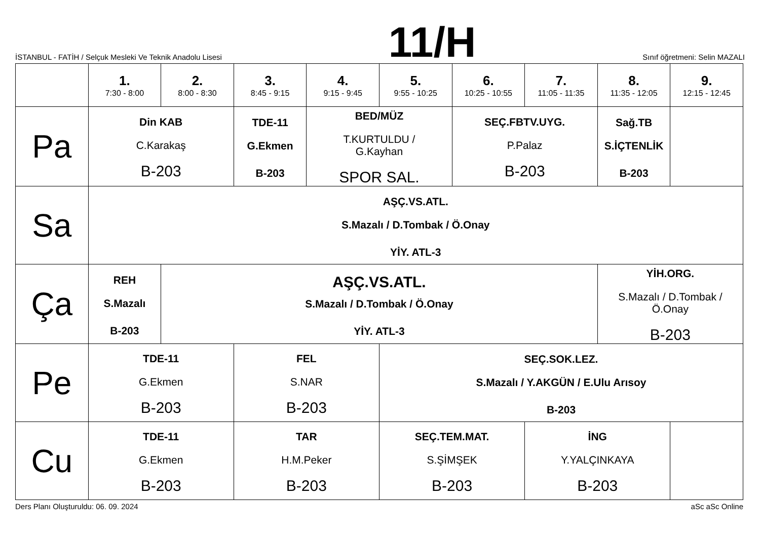İSTANBUL - FATİH / Selçuk Mesleki Ve Teknik Anadolu Lisesi
11/H
Sınıf öğretmeni: Selin MAZALI
| | 1. 7:30 - 8:00 | 2. 8:00 - 8:30 | 3. 8:45 - 9:15 | 4. 9:15 - 9:45 | 5. 9:55 - 10:25 | 6. 10:25 - 10:55 | 7. 11:05 - 11:35 | 8. 11:35 - 12:05 | 9. 12:15 - 12:45 |
| --- | --- | --- | --- | --- | --- | --- | --- | --- | --- |
| Pa | Din KAB C.Karakaş B-203 | | TDE-11 G.Ekmen B-203 | BED/MÜZ T.KURTULDU / G.Kayhan SPOR SAL. | | SEÇ.FBTV.UYG. P.Palaz B-203 | | Sağ.TB S.İÇTENLİK B-203 | |
| Sa | AŞÇ.VS.ATL. S.Mazalı / D.Tombak / Ö.Onay YİY. ATL-3 | | | | | | | | |
| Ça | REH S.Mazalı B-203 | AŞÇ.VS.ATL. S.Mazalı / D.Tombak / Ö.Onay YİY. ATL-3 | | | | | | YİH.ORG. S.Mazalı / D.Tombak / Ö.Onay B-203 | |
| Pe | TDE-11 G.Ekmen B-203 | | FEL S.NAR B-203 | | SEÇ.SOK.LEZ. S.Mazalı / Y.AKGÜN / E.Ulu Arısoy B-203 | | | | |
| Cu | TDE-11 G.Ekmen B-203 | | TAR H.M.Peker B-203 | | SEÇ.TEM.MAT. S.ŞİMŞEK B-203 | | İNG Y.YALÇINKAYA B-203 | | |
Ders Planı Oluşturuldu: 06. 09. 2024 aSc aSc Online